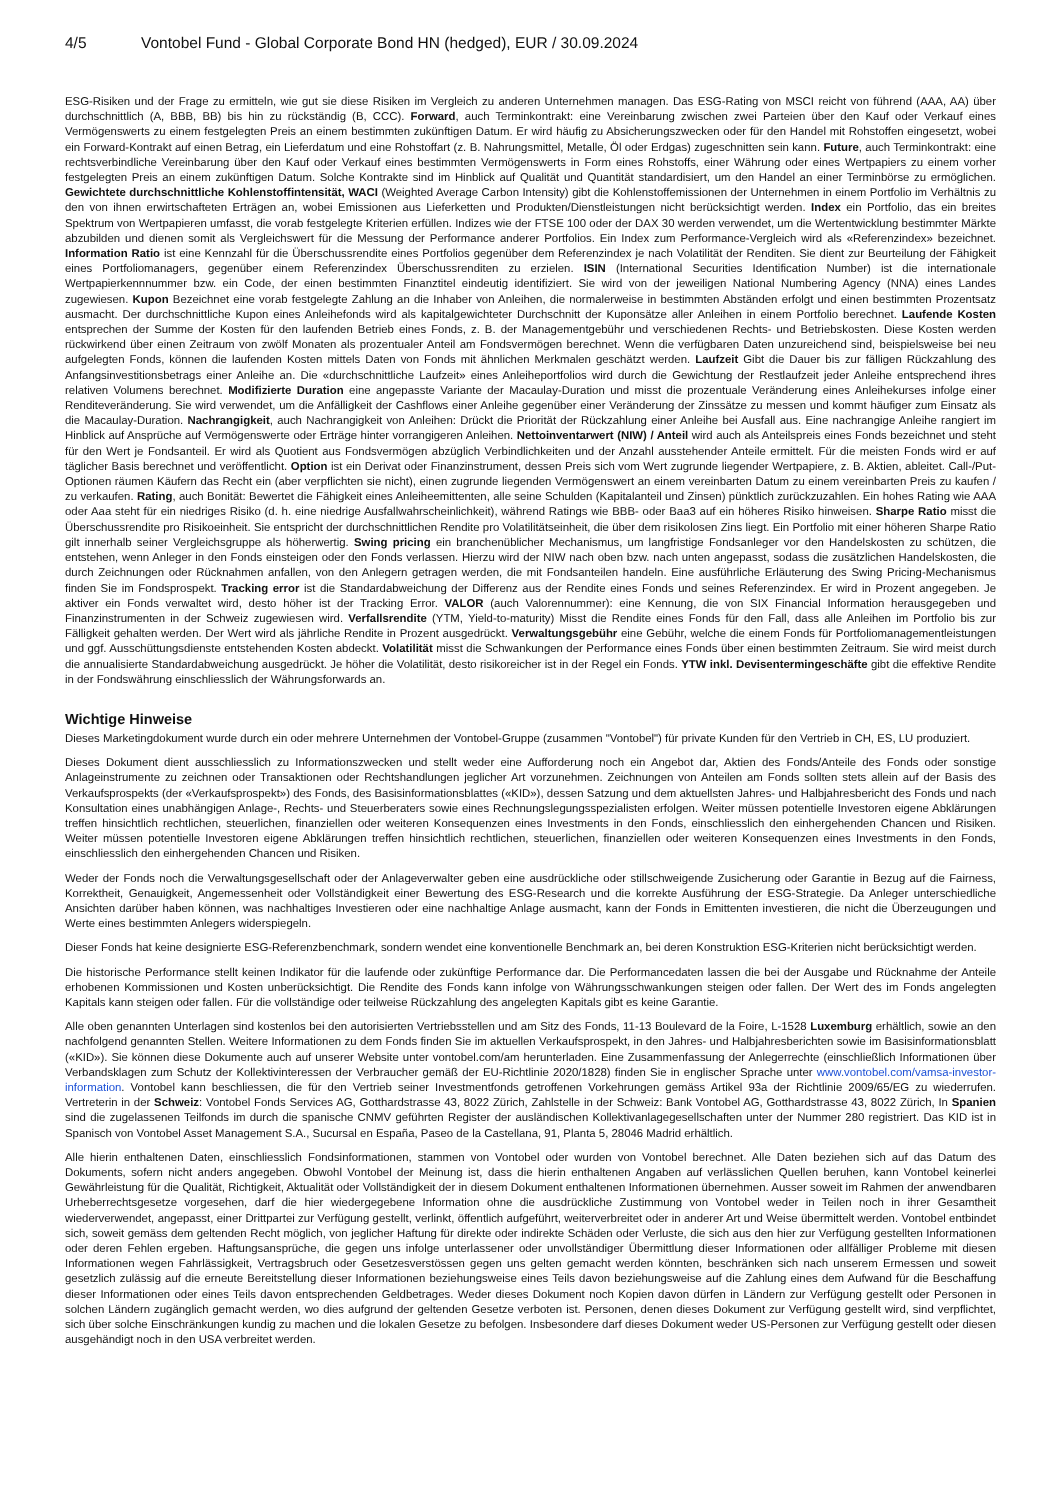4/5 Vontobel Fund - Global Corporate Bond HN (hedged), EUR / 30.09.2024
ESG-Risiken und der Frage zu ermitteln, wie gut sie diese Risiken im Vergleich zu anderen Unternehmen managen. Das ESG-Rating von MSCI reicht von führend (AAA, AA) über durchschnittlich (A, BBB, BB) bis hin zu rückständig (B, CCC). Forward, auch Terminkontrakt: eine Vereinbarung zwischen zwei Parteien über den Kauf oder Verkauf eines Vermögenswerts zu einem festgelegten Preis an einem bestimmten zukünftigen Datum. Er wird häufig zu Absicherungszwecken oder für den Handel mit Rohstoffen eingesetzt, wobei ein Forward-Kontrakt auf einen Betrag, ein Lieferdatum und eine Rohstoffart (z. B. Nahrungsmittel, Metalle, Öl oder Erdgas) zugeschnitten sein kann. Future, auch Terminkontrakt: eine rechtsverbindliche Vereinbarung über den Kauf oder Verkauf eines bestimmten Vermögenswerts in Form eines Rohstoffs, einer Währung oder eines Wertpapiers zu einem vorher festgelegten Preis an einem zukünftigen Datum. Solche Kontrakte sind im Hinblick auf Qualität und Quantität standardisiert, um den Handel an einer Terminbörse zu ermöglichen. Gewichtete durchschnittliche Kohlenstoffintensität, WACI (Weighted Average Carbon Intensity) gibt die Kohlenstoffemissionen der Unternehmen in einem Portfolio im Verhältnis zu den von ihnen erwirtschafteten Erträgen an, wobei Emissionen aus Lieferketten und Produkten/Dienstleistungen nicht berücksichtigt werden. Index ein Portfolio, das ein breites Spektrum von Wertpapieren umfasst, die vorab festgelegte Kriterien erfüllen. Indizes wie der FTSE 100 oder der DAX 30 werden verwendet, um die Wertentwicklung bestimmter Märkte abzubilden und dienen somit als Vergleichswert für die Messung der Performance anderer Portfolios. Ein Index zum Performance-Vergleich wird als «Referenzindex» bezeichnet. Information Ratio ist eine Kennzahl für die Überschussrendite eines Portfolios gegenüber dem Referenzindex je nach Volatilität der Renditen. Sie dient zur Beurteilung der Fähigkeit eines Portfoliomanagers, gegenüber einem Referenzindex Überschussrenditen zu erzielen. ISIN (International Securities Identification Number) ist die internationale Wertpapierkennnummer bzw. ein Code, der einen bestimmten Finanztitel eindeutig identifiziert. Sie wird von der jeweiligen National Numbering Agency (NNA) eines Landes zugewiesen. Kupon Bezeichnet eine vorab festgelegte Zahlung an die Inhaber von Anleihen, die normalerweise in bestimmten Abständen erfolgt und einen bestimmten Prozentsatz ausmacht. Der durchschnittliche Kupon eines Anleihefonds wird als kapitalgewichteter Durchschnitt der Kuponsätze aller Anleihen in einem Portfolio berechnet. Laufende Kosten entsprechen der Summe der Kosten für den laufenden Betrieb eines Fonds, z. B. der Managementgebühr und verschiedenen Rechts- und Betriebskosten. Diese Kosten werden rückwirkend über einen Zeitraum von zwölf Monaten als prozentualer Anteil am Fondsvermögen berechnet. Wenn die verfügbaren Daten unzureichend sind, beispielsweise bei neu aufgelegten Fonds, können die laufenden Kosten mittels Daten von Fonds mit ähnlichen Merkmalen geschätzt werden. Laufzeit Gibt die Dauer bis zur fälligen Rückzahlung des Anfangsinvestitionsbetrags einer Anleihe an. Die «durchschnittliche Laufzeit» eines Anleiheportfolios wird durch die Gewichtung der Restlaufzeit jeder Anleihe entsprechend ihres relativen Volumens berechnet. Modifizierte Duration eine angepasste Variante der Macaulay-Duration und misst die prozentuale Veränderung eines Anleihekurses infolge einer Renditeveränderung. Sie wird verwendet, um die Anfälligkeit der Cashflows einer Anleihe gegenüber einer Veränderung der Zinssätze zu messen und kommt häufiger zum Einsatz als die Macaulay-Duration. Nachrangigkeit, auch Nachrangigkeit von Anleihen: Drückt die Priorität der Rückzahlung einer Anleihe bei Ausfall aus. Eine nachrangige Anleihe rangiert im Hinblick auf Ansprüche auf Vermögenswerte oder Erträge hinter vorrangigeren Anleihen. Nettoinventarwert (NIW) / Anteil wird auch als Anteilspreis eines Fonds bezeichnet und steht für den Wert je Fondsanteil. Er wird als Quotient aus Fondsvermögen abzüglich Verbindlichkeiten und der Anzahl ausstehender Anteile ermittelt. Für die meisten Fonds wird er auf täglicher Basis berechnet und veröffentlicht. Option ist ein Derivat oder Finanzinstrument, dessen Preis sich vom Wert zugrunde liegender Wertpapiere, z. B. Aktien, ableitet. Call-/Put-Optionen räumen Käufern das Recht ein (aber verpflichten sie nicht), einen zugrunde liegenden Vermögenswert an einem vereinbarten Datum zu einem vereinbarten Preis zu kaufen / zu verkaufen. Rating, auch Bonität: Bewertet die Fähigkeit eines Anleiheemittenten, alle seine Schulden (Kapitalanteil und Zinsen) pünktlich zurückzuzahlen. Ein hohes Rating wie AAA oder Aaa steht für ein niedriges Risiko (d. h. eine niedrige Ausfallwahrscheinlichkeit), während Ratings wie BBB- oder Baa3 auf ein höheres Risiko hinweisen. Sharpe Ratio misst die Überschussrendite pro Risikoeinheit. Sie entspricht der durchschnittlichen Rendite pro Volatilitätseinheit, die über dem risikolosen Zins liegt. Ein Portfolio mit einer höheren Sharpe Ratio gilt innerhalb seiner Vergleichsgruppe als höherwertig. Swing pricing ein branchenüblicher Mechanismus, um langfristige Fondsanleger vor den Handelskosten zu schützen, die entstehen, wenn Anleger in den Fonds einsteigen oder den Fonds verlassen. Hierzu wird der NIW nach oben bzw. nach unten angepasst, sodass die zusätzlichen Handelskosten, die durch Zeichnungen oder Rücknahmen anfallen, von den Anlegern getragen werden, die mit Fondsanteilen handeln. Eine ausführliche Erläuterung des Swing Pricing-Mechanismus finden Sie im Fondsprospekt. Tracking error ist die Standardabweichung der Differenz aus der Rendite eines Fonds und seines Referenzindex. Er wird in Prozent angegeben. Je aktiver ein Fonds verwaltet wird, desto höher ist der Tracking Error. VALOR (auch Valorennummer): eine Kennung, die von SIX Financial Information herausgegeben und Finanzinstrumenten in der Schweiz zugewiesen wird. Verfallsrendite (YTM, Yield-to-maturity) Misst die Rendite eines Fonds für den Fall, dass alle Anleihen im Portfolio bis zur Fälligkeit gehalten werden. Der Wert wird als jährliche Rendite in Prozent ausgedrückt. Verwaltungsgebühr eine Gebühr, welche die einem Fonds für Portfoliomanagementleistungen und ggf. Ausschüttungsdienste entstehenden Kosten abdeckt. Volatilität misst die Schwankungen der Performance eines Fonds über einen bestimmten Zeitraum. Sie wird meist durch die annualisierte Standardabweichung ausgedrückt. Je höher die Volatilität, desto risikoreicher ist in der Regel ein Fonds. YTW inkl. Devisentermingeschäfte gibt die effektive Rendite in der Fondswährung einschliesslich der Währungsforwards an.
Wichtige Hinweise
Dieses Marketingdokument wurde durch ein oder mehrere Unternehmen der Vontobel-Gruppe (zusammen "Vontobel") für private Kunden für den Vertrieb in CH, ES, LU produziert.
Dieses Dokument dient ausschliesslich zu Informationszwecken und stellt weder eine Aufforderung noch ein Angebot dar, Aktien des Fonds/Anteile des Fonds oder sonstige Anlageinstrumente zu zeichnen oder Transaktionen oder Rechtshandlungen jeglicher Art vorzunehmen. Zeichnungen von Anteilen am Fonds sollten stets allein auf der Basis des Verkaufsprospekts (der «Verkaufsprospekt») des Fonds, des Basisinformationsblattes («KID»), dessen Satzung und dem aktuellsten Jahres- und Halbjahresbericht des Fonds und nach Konsultation eines unabhängigen Anlage-, Rechts- und Steuerberaters sowie eines Rechnungslegungsspezialisten erfolgen. Weiter müssen potentielle Investoren eigene Abklärungen treffen hinsichtlich rechtlichen, steuerlichen, finanziellen oder weiteren Konsequenzen eines Investments in den Fonds, einschliesslich den einhergehenden Chancen und Risiken. Weiter müssen potentielle Investoren eigene Abklärungen treffen hinsichtlich rechtlichen, steuerlichen, finanziellen oder weiteren Konsequenzen eines Investments in den Fonds, einschliesslich den einhergehenden Chancen und Risiken.
Weder der Fonds noch die Verwaltungsgesellschaft oder der Anlageverwalter geben eine ausdrückliche oder stillschweigende Zusicherung oder Garantie in Bezug auf die Fairness, Korrektheit, Genauigkeit, Angemessenheit oder Vollständigkeit einer Bewertung des ESG-Research und die korrekte Ausführung der ESG-Strategie. Da Anleger unterschiedliche Ansichten darüber haben können, was nachhaltiges Investieren oder eine nachhaltige Anlage ausmacht, kann der Fonds in Emittenten investieren, die nicht die Überzeugungen und Werte eines bestimmten Anlegers widerspiegeln.
Dieser Fonds hat keine designierte ESG-Referenzbenchmark, sondern wendet eine konventionelle Benchmark an, bei deren Konstruktion ESG-Kriterien nicht berücksichtigt werden.
Die historische Performance stellt keinen Indikator für die laufende oder zukünftige Performance dar. Die Performancedaten lassen die bei der Ausgabe und Rücknahme der Anteile erhobenen Kommissionen und Kosten unberücksichtigt. Die Rendite des Fonds kann infolge von Währungsschwankungen steigen oder fallen. Der Wert des im Fonds angelegten Kapitals kann steigen oder fallen. Für die vollständige oder teilweise Rückzahlung des angelegten Kapitals gibt es keine Garantie.
Alle oben genannten Unterlagen sind kostenlos bei den autorisierten Vertriebsstellen und am Sitz des Fonds, 11-13 Boulevard de la Foire, L-1528 Luxemburg erhältlich, sowie an den nachfolgend genannten Stellen. Weitere Informationen zu dem Fonds finden Sie im aktuellen Verkaufsprospekt, in den Jahres- und Halbjahresberichten sowie im Basisinformationsblatt («KID»). Sie können diese Dokumente auch auf unserer Website unter vontobel.com/am herunterladen. Eine Zusammenfassung der Anlegerrechte (einschließlich Informationen über Verbandsklagen zum Schutz der Kollektivinteressen der Verbraucher gemäß der EU-Richtlinie 2020/1828) finden Sie in englischer Sprache unter www.vontobel.com/vamsa-investor-information. Vontobel kann beschliessen, die für den Vertrieb seiner Investmentfonds getroffenen Vorkehrungen gemäss Artikel 93a der Richtlinie 2009/65/EG zu wiederrufen. Vertreterin in der Schweiz: Vontobel Fonds Services AG, Gotthardstrasse 43, 8022 Zürich, Zahlstelle in der Schweiz: Bank Vontobel AG, Gotthardstrasse 43, 8022 Zürich, In Spanien sind die zugelassenen Teilfonds im durch die spanische CNMV geführten Register der ausländischen Kollektivanlagegesellschaften unter der Nummer 280 registriert. Das KID ist in Spanisch von Vontobel Asset Management S.A., Sucursal en España, Paseo de la Castellana, 91, Planta 5, 28046 Madrid erhältlich.
Alle hierin enthaltenen Daten, einschliesslich Fondsinformationen, stammen von Vontobel oder wurden von Vontobel berechnet. Alle Daten beziehen sich auf das Datum des Dokuments, sofern nicht anders angegeben. Obwohl Vontobel der Meinung ist, dass die hierin enthaltenen Angaben auf verlässlichen Quellen beruhen, kann Vontobel keinerlei Gewährleistung für die Qualität, Richtigkeit, Aktualität oder Vollständigkeit der in diesem Dokument enthaltenen Informationen übernehmen. Ausser soweit im Rahmen der anwendbaren Urheberrechtsgesetze vorgesehen, darf die hier wiedergegebene Information ohne die ausdrückliche Zustimmung von Vontobel weder in Teilen noch in ihrer Gesamtheit wiederverwendet, angepasst, einer Drittpartei zur Verfügung gestellt, verlinkt, öffentlich aufgeführt, weiterverbreitet oder in anderer Art und Weise übermittelt werden. Vontobel entbindet sich, soweit gemäss dem geltenden Recht möglich, von jeglicher Haftung für direkte oder indirekte Schäden oder Verluste, die sich aus den hier zur Verfügung gestellten Informationen oder deren Fehlen ergeben. Haftungsansprüche, die gegen uns infolge unterlassener oder unvollständiger Übermittlung dieser Informationen oder allfälliger Probleme mit diesen Informationen wegen Fahrlässigkeit, Vertragsbruch oder Gesetzesverstössen gegen uns gelten gemacht werden könnten, beschränken sich nach unserem Ermessen und soweit gesetzlich zulässig auf die erneute Bereitstellung dieser Informationen beziehungsweise eines Teils davon beziehungsweise auf die Zahlung eines dem Aufwand für die Beschaffung dieser Informationen oder eines Teils davon entsprechenden Geldbetrages. Weder dieses Dokument noch Kopien davon dürfen in Ländern zur Verfügung gestellt oder Personen in solchen Ländern zugänglich gemacht werden, wo dies aufgrund der geltenden Gesetze verboten ist. Personen, denen dieses Dokument zur Verfügung gestellt wird, sind verpflichtet, sich über solche Einschränkungen kundig zu machen und die lokalen Gesetze zu befolgen. Insbesondere darf dieses Dokument weder US-Personen zur Verfügung gestellt oder diesen ausgehändigt noch in den USA verbreitet werden.